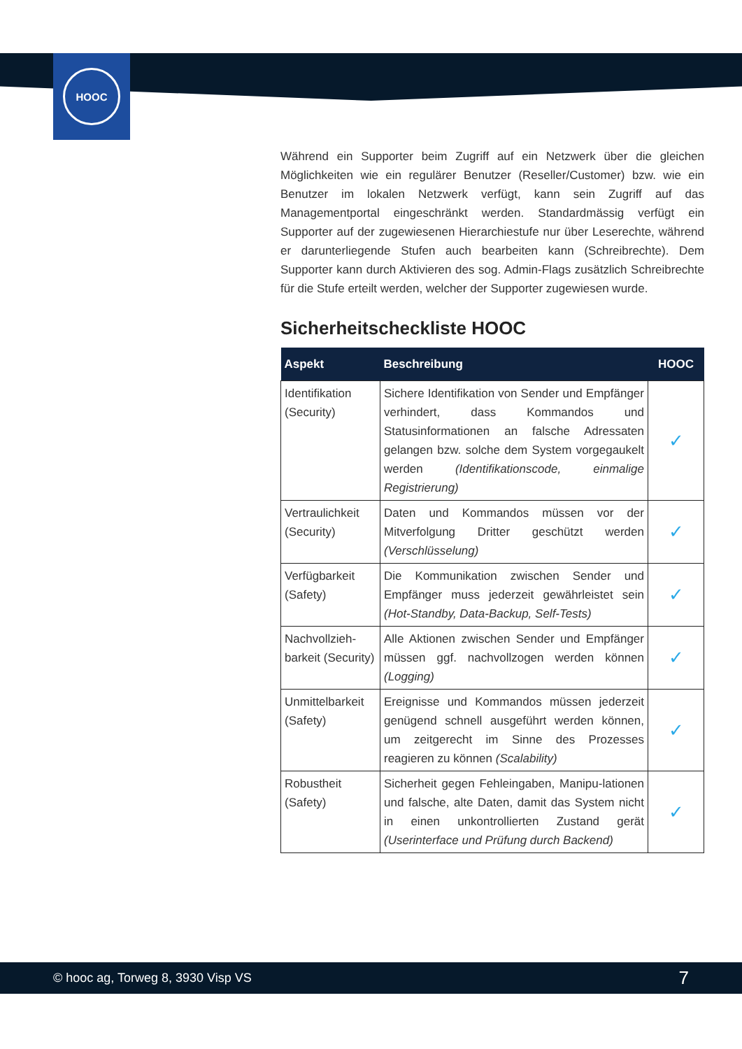HOOC
Während ein Supporter beim Zugriff auf ein Netzwerk über die gleichen Möglichkeiten wie ein regulärer Benutzer (Reseller/Customer) bzw. wie ein Benutzer im lokalen Netzwerk verfügt, kann sein Zugriff auf das Managementportal eingeschränkt werden. Standardmässig verfügt ein Supporter auf der zugewiesenen Hierarchiestufe nur über Leserechte, während er darunterliegende Stufen auch bearbeiten kann (Schreibrechte). Dem Supporter kann durch Aktivieren des sog. Admin-Flags zusätzlich Schreibrechte für die Stufe erteilt werden, welcher der Supporter zugewiesen wurde.
Sicherheitscheckliste HOOC
| Aspekt | Beschreibung | HOOC |
| --- | --- | --- |
| Identifikation (Security) | Sichere Identifikation von Sender und Empfänger verhindert, dass Kommandos und Statusinformationen an falsche Adressaten gelangen bzw. solche dem System vorgegaukelt werden (Identifikationscode, einmalige Registrierung) | ✓ |
| Vertraulichkeit (Security) | Daten und Kommandos müssen vor der Mitverfolgung Dritter geschützt werden (Verschlüsselung) | ✓ |
| Verfügbarkeit (Safety) | Die Kommunikation zwischen Sender und Empfänger muss jederzeit gewährleistet sein (Hot-Standby, Data-Backup, Self-Tests) | ✓ |
| Nachvollzieh-barkeit (Security) | Alle Aktionen zwischen Sender und Empfänger müssen ggf. nachvollzogen werden können (Logging) | ✓ |
| Unmittelbarkeit (Safety) | Ereignisse und Kommandos müssen jederzeit genügend schnell ausgeführt werden können, um zeitgerecht im Sinne des Prozesses reagieren zu können (Scalability) | ✓ |
| Robustheit (Safety) | Sicherheit gegen Fehleingaben, Manipu-lationen und falsche, alte Daten, damit das System nicht in einen unkontrollierten Zustand gerät (Userinterface und Prüfung durch Backend) | ✓ |
© hooc ag, Torweg 8, 3930 Visp VS 7